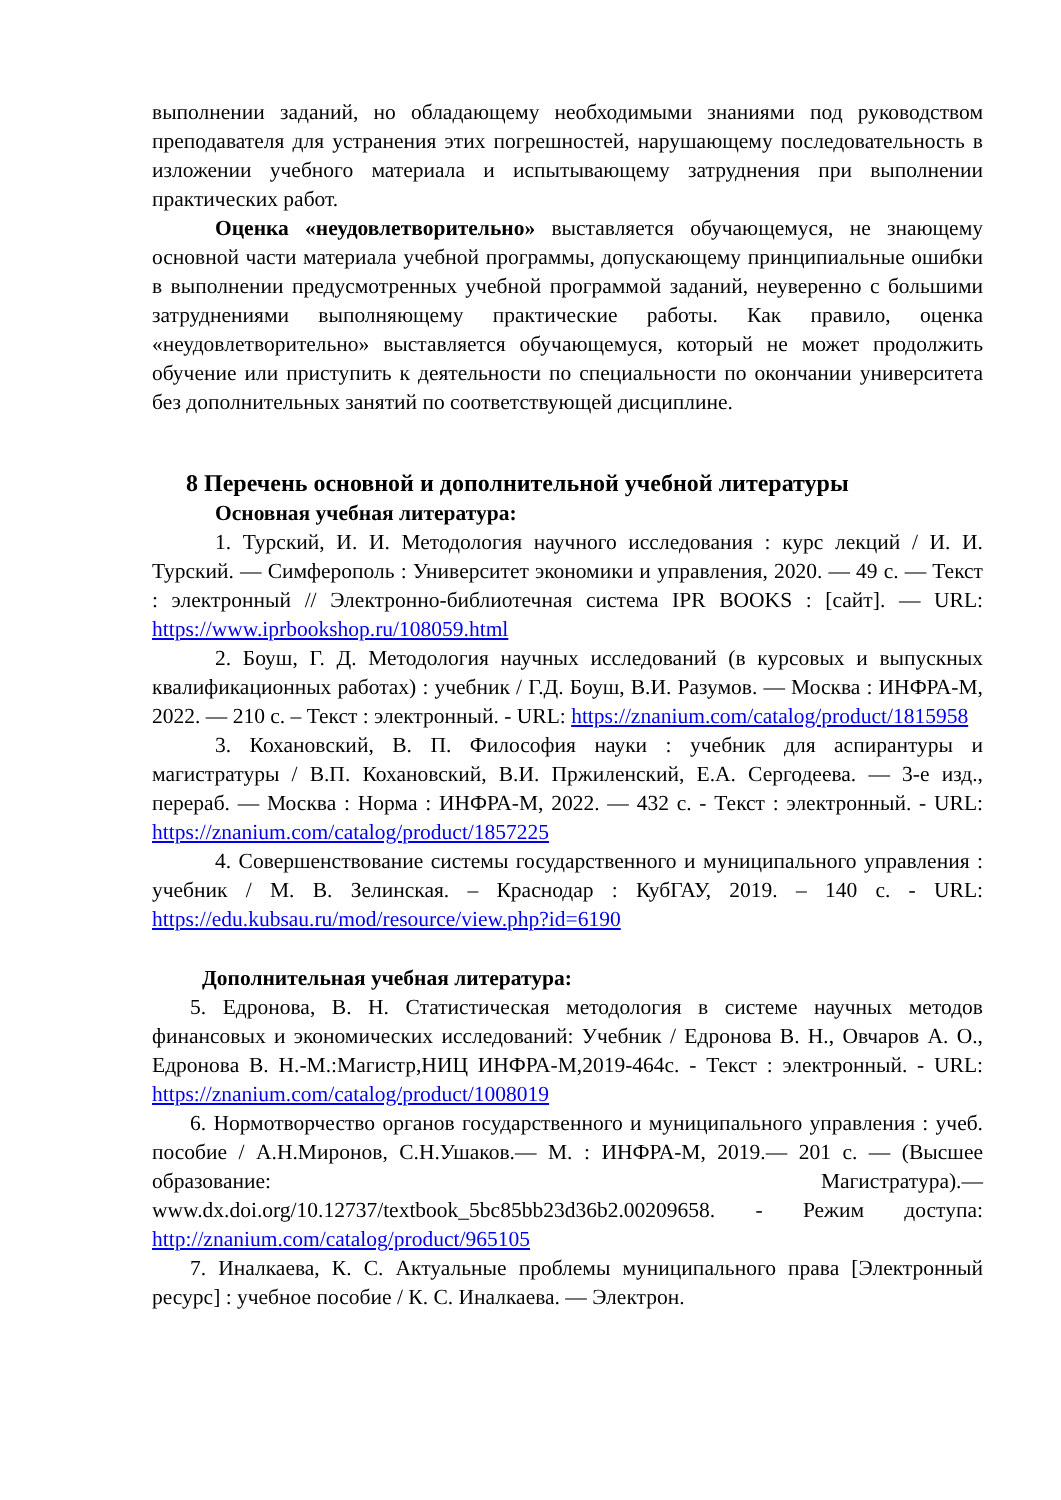выполнении заданий, но обладающему необходимыми знаниями под руководством преподавателя для устранения этих погрешностей, нарушающему последовательность в изложении учебного материала и испытывающему затруднения при выполнении практических работ.
Оценка «неудовлетворительно» выставляется обучающемуся, не знающему основной части материала учебной программы, допускающему принципиальные ошибки в выполнении предусмотренных учебной программой заданий, неуверенно с большими затруднениями выполняющему практические работы. Как правило, оценка «неудовлетворительно» выставляется обучающемуся, который не может продолжить обучение или приступить к деятельности по специальности по окончании университета без дополнительных занятий по соответствующей дисциплине.
8 Перечень основной и дополнительной учебной литературы
Основная учебная литература:
1. Турский, И. И. Методология научного исследования : курс лекций / И. И. Турский. — Симферополь : Университет экономики и управления, 2020. — 49 с. — Текст : электронный // Электронно-библиотечная система IPR BOOKS : [сайт]. — URL: https://www.iprbookshop.ru/108059.html
2. Боуш, Г. Д. Методология научных исследований (в курсовых и выпускных квалификационных работах) : учебник / Г.Д. Боуш, В.И. Разумов. — Москва : ИНФРА-М, 2022. — 210 с. – Текст : электронный. - URL: https://znanium.com/catalog/product/1815958
3. Кохановский, В. П. Философия науки : учебник для аспирантуры и магистратуры / В.П. Кохановский, В.И. Пржиленский, Е.А. Сергодеева. — 3-е изд., перераб. — Москва : Норма : ИНФРА-М, 2022. — 432 с. - Текст : электронный. - URL: https://znanium.com/catalog/product/1857225
4. Совершенствование системы государственного и муниципального управления : учебник / М. В. Зелинская. – Краснодар : КубГАУ, 2019. – 140 с. - URL: https://edu.kubsau.ru/mod/resource/view.php?id=6190
Дополнительная учебная литература:
5. Едронова, В. Н. Статистическая методология в системе научных методов финансовых и экономических исследований: Учебник / Едронова В. Н., Овчаров А. О., Едронова В. Н.-М.:Магистр,НИЦ ИНФРА-М,2019-464с. - Текст : электронный. - URL: https://znanium.com/catalog/product/1008019
6. Нормотворчество органов государственного и муниципального управления : учеб. пособие / А.Н.Миронов, С.Н.Ушаков.— М. : ИНФРА-М, 2019.— 201 с. — (Высшее образование: Магистратура).— www.dx.doi.org/10.12737/textbook_5bc85bb23d36b2.00209658. - Режим доступа: http://znanium.com/catalog/product/965105
7. Иналкаева, К. С. Актуальные проблемы муниципального права [Электронный ресурс] : учебное пособие / К. С. Иналкаева. — Электрон.